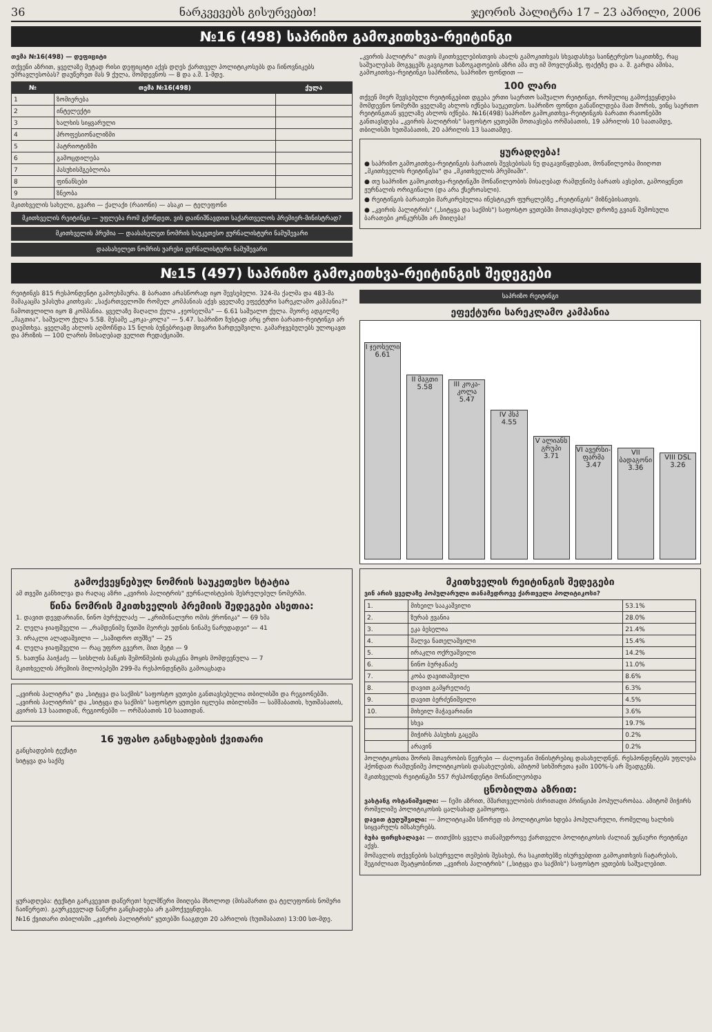36 ნარკვევებს გისურვებთ! ჯეორის პალიტრა 17 – 23 აპრილი, 2006
№16 (498) საპრიზო გამოკითხვა-რეიტინგი
თემა №16(498) — დეფიციტი
თქვენი აზრით, ყველაზე მეტად რისი დეფიციტი აქვს დღეს ქართველ პოლიტიკოსებს და ჩინოვნიკებს უმრავლესობას? დაუწერეთ მას 9 ქულა, მომდევნოს — 8 და ა.შ. 1-მდე.
| № | თემა №16(498) | ქულა |
| --- | --- | --- |
| 1 | ზომიერება | |
| 2 | ინტელექტი | |
| 3 | ხალხის სიყვარული | |
| 4 | პროფესიონალიზმი | |
| 5 | პატრიოტიზმი | |
| 6 | გამოცდილება | |
| 7 | პასუხისმგებლობა | |
| 8 | ფინანსები | |
| 9 | ზნეობა | |
მკითხველის სახელი, გვარი — ქალაქი (რაიონი) — ასაკი — ტელეფონი
მკითხველის რეიტინგი — უფლება რომ გქონდეთ, ვის დაინიშნავდით საქართველოს პრემიერ-მინისტრად?
მკითხველის პრემია — დაასახელეთ ნომრის საუკეთესო ჟურნალისტური ნამუშევარი
დაასახელეთ ნომრის უარესი ჟურნალისტური ნამუშევარი
„კვირის პალიტრა" თავის მკითხველებისთვის ახალს გამოკითხვას სხვადასხვა საინტერესო საკითხზე, რაც საშუალებას მოგვცემს გავიგოთ საზოგადოების აზრი ამა თუ იმ მოვლენაზე, ფაქტზე და ა. შ. გარდა ამისა, გამოკითხვა-რეიტინგი საპრიზოა, საპრიზო ფონდით —
100 ლარი
თქვენ მიერ შევსებული რეიტინგებით დგება ერთი საერთო საშუალო რეიტინგი, რომელიც გამოქვეყნდება მომდევნო ნომერში ყველაზე ახლოს იქნება საუკეთესო. საპრიზო ფონდი განაწილდება მათ შორის, ვინც საერთო რეიტინგთან ყველაზე ახლოს იქნება. №16(498) საპრიზო გამოკითხვა-რეიტინგის ბარათი რაიონებში განთავსდება „კვირის პალიტრის" საფოსტო ყუთებში მოთავსება ორშაბათის, 19 აპრილის 10 საათამდე, თბილისში ხუთშაბათის, 20 აპრილის 13 საათამდე.
ყურადღება!
● საპრიზო გამოკითხვა-რეიტინგის ბარათის შევსებისას ნუ დაგავიწყდებათ, მონაწილეობა მიიღოთ „მკითხველის რეიტინგსა" და „მკითხველის პრემიაში".
● თუ საპრიზო გამოკითხვა-რეიტინგში მონაწილეობის მისაღებად რამდენიმე ბარათს ავსებთ, გამოიყენეთ ჟურნალის ორიგინალი (და არა ქსეროასლი).
● რეიტინგის ბარათები მარკირებულია ინესტიკურ ფურცლებზე „რეიტინგის" მიზნებისათვის.
● „კვირის პალიტრის" („სიტყვა და საქმის") საფოსტო ყუთებში მოთავსებულ დროზე გვიან შემოსული ბარათები კონკურსში არ მიიღება!
№15 (497) საპრიზო გამოკითხვა-რეიტინგის შედეგები
რეიტინგს 815 რესპონდენტი გამოეხმაურა. 8 ბარათი არასწორად იყო შევსებული. 324-მა ქალმა და 483-მა მამაკაცმა უპასუხა კითხვას: „საქართველოში რომელ კომპანიას აქვს ყველაზე ეფექტური სარეკლამო კამპანია?"
ჩამოთვლილი იყო 8 კომპანია. ყველაზე მაღალი ქულა „ჯეოსელმა" — 6.61 საშუალო ქულა. მეორე ადგილზე „მაგთია", საშუალო ქულა 5.58. მესამე „კოკა-კოლა" — 5.47. საპრიზო ზუსტად არც ერთი ბარათი-რეიტინგი არ დაემთხვა. ყველაზე ახლოს აღმოჩნდა 15 ნლის ბუნებრივად მთვარი ზარდეუშვილი. გამარჯვებულებს ულოცავთ და პრიზის — 100 ლარის მისაღებად ველით რედაქციაში.
საპრიზო რეიტინგი
ეფექტური სარეკლამო კამპანია
I ჯეოსელი 6.61
II მაგთი 5.58
III კოკა-კოლა 5.47
IV პსპ 4.55
V ალიანს გრუპი 3.71
VI ავერსი-ფარმა 3.47
VII ბადაგონი 3.36
VIII DSL 3.26
გამოქვეყნებულ ნომრის საუკეთესო სტატია
ამ თვეში განხილვა და რაღაც აზრი „კვირის პალიტრის" ჟურნალისტების შესრულებულ ნომერში.
წინა ნომრის მკითხველის პრემიის შედეგები ასეთია:
1. დავით დევდარიანი, ნინო ბურჭულაძე — „კრიმინალური ომის ქრონიკა" — 69 ხმა
2. ლელა ჯიაფშველი — „რამდენიმე ნუთში მეორეს უდნის ნინამე ნარუდადეი" — 41
3. ირაკლი ალადაშვილი — „საშიდრო თუშზე" — 25
4. ლელა ჯიაფშველი — რაც უფრო გვერო, მით მეტი — 9
5. ხათუნა პაიჭაძე — სისხლის ბანკის შემოწმების დასკვნა მოყის მომდევნულა — 7
მკითხველის პრემიის მილობეპეში 299-მა რესპონდენტმა გამოაცხადა
„კვირის პალიტრა" და „სიტყვა და საქმის" საფოსტო ყუთები განთავსებულია თბილისში და რეგიონებში. „კვირის პალიტრის" და „სიტყვა და საქმის" საფოსტო ყუთები იცლება თბილისში — სამშაბათის, ხუთშაბათის, კვირის 13 საათიდან, რეგიონებში — ორშაბათის 10 საათიდან.
16 უფასო განცხადების ქვითარი
განცხადების ტექსტი
სიტყვა და საქმე
ყურადღება: ტექსტი გარკვევით დაწერეთ! ხელმწერი მიიღება მხოლოდ (მისამართი და ტელეფონის ნომერი ჩაიწერეთ). გაურკვევლად ნაწერი განცხადება არ გამოქვეყნდება.
№16 ქვითარი თბილისში „კვირის პალიტრის" ყუთებში ჩააგდეთ 20 აპრილის (ხუთშაბათი) 13:00 სთ-მდე.
მკითხველის რეიტინგის შედეგები
ვინ არის ყველაზე პოპულარული თანამედროვე ქართველი პოლიტიკოსი?
| 1. | მიხეილ სააკაშვილი | 53.1% |
| 2. | ზურაბ ჟვანია | 28.0% |
| 3. | ეკა ბესელია | 21.4% |
| 4. | შალვა ნათელაშვილი | 15.4% |
| 5. | ირაკლი ოქრუაშვილი | 14.2% |
| 6. | ნინო ბურჯანაძე | 11.0% |
| 7. | კობა დავითაშვილი | 8.6% |
| 8. | დავით გამყრელიძე | 6.3% |
| 9. | დავით ბერძენიშვილი | 4.5% |
| 10. | მიხეილ მაჭავარიანი | 3.6% |
| | სხვა | 19.7% |
| | მიჭირს პასუხის გაცემა | 0.2% |
| | არავინ | 0.2% |
პოლიტიკოსთა შორის მთავრობის წევრები — ძალოვანი მინისტრებიც დასახელდნენ. რესპონდენტებს უფლება ჰქონდათ რამდენიმე პოლიტიკოსის დასახელების, ამიტომ სიხშირეთა ჯამი 100%-ს არ შეადგენს.
მკითხველის რეიტინგში 557 რესპონდენტი მონაწილეობდა
ცნობილთა აზრით:
ვახტანგ ოსტანიშვილი: — ჩემი აზრით, მშართველობის ძირითადი პრინციპი პოპულარობაა. ამიტომ მიჭირს რომელიმე პოლიტიკოსის ცალსახად გამოყოფა.
დავით ტუღუშვილი: — პოლიტიკაში სწორედ ის პოლიტიკოსი ხდება პოპულარული, რომელიც ხალხის სიყვარულს იმსახურებს.
ბუბა ფირცხალავა: — თითქმის ყველა თანამედროვე ქართველი პოლიტიკოსის ძალიან უცნაური რეიტინგი აქვს.
მომავლის თქვენების სასურველი თემების შესახებ, რა საკითხებზე ისურვებდით გამოკითხვის ჩატარებას, შეგიძლიათ შეატყობინოთ „კვირის პალიტრის" („სიტყვა და საქმის") საფოსტო ყუთების საშუალებით.